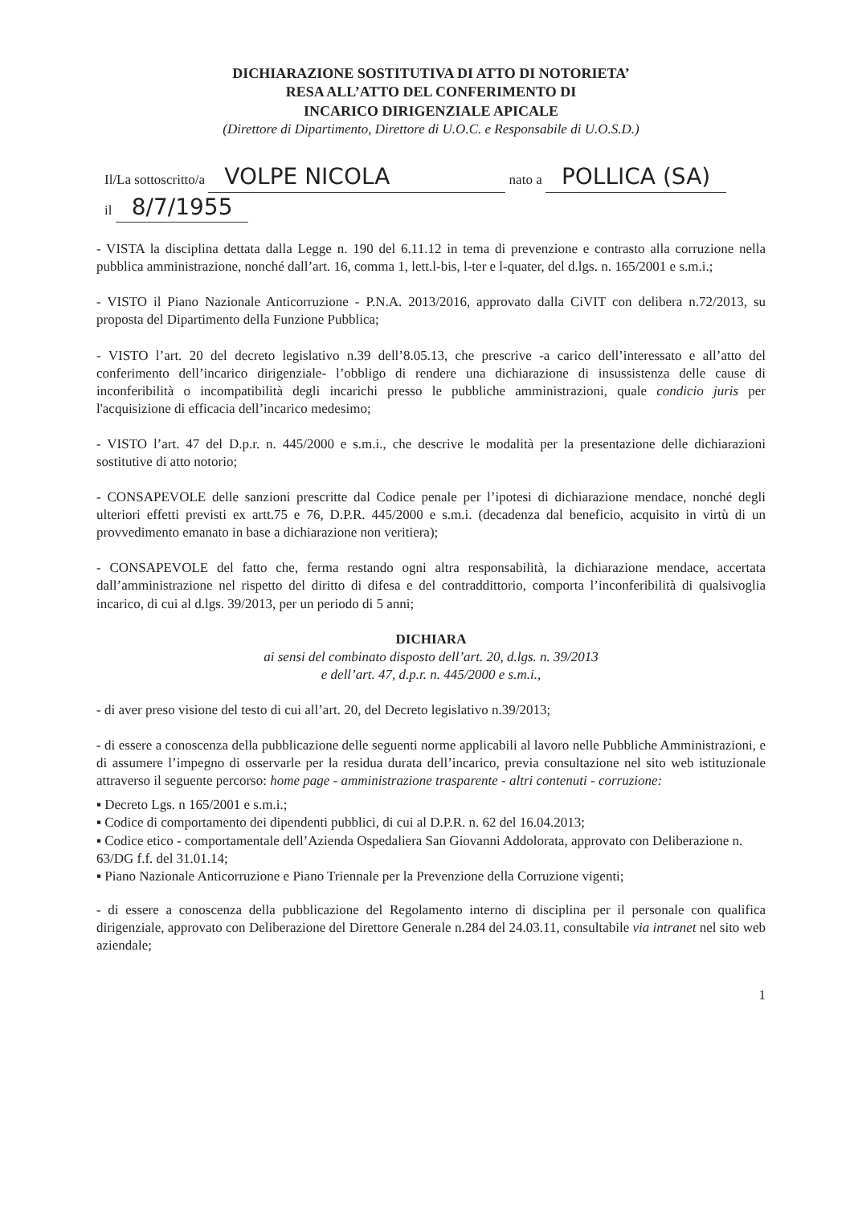DICHIARAZIONE SOSTITUTIVA DI ATTO DI NOTORIETA’
RESA ALL’ATTO DEL CONFERIMENTO DI
INCARICO DIRIGENZIALE APICALE
(Direttore di Dipartimento, Direttore di U.O.C. e Responsabile di U.O.S.D.)
Il/La sottoscritto/a VOLPE NICOLA nato a POLLICA (SA)
il 8/7/1955
- VISTA la disciplina dettata dalla Legge n. 190 del 6.11.12 in tema di prevenzione e contrasto alla corruzione nella pubblica amministrazione, nonché dall’art. 16, comma 1, lett.l-bis, l-ter e l-quater, del d.lgs. n. 165/2001 e s.m.i.;
- VISTO il Piano Nazionale Anticorruzione - P.N.A. 2013/2016, approvato dalla CiVIT con delibera n.72/2013, su proposta del Dipartimento della Funzione Pubblica;
- VISTO l’art. 20 del decreto legislativo n.39 dell’8.05.13, che prescrive -a carico dell’interessato e all’atto del conferimento dell’incarico dirigenziale- l’obbligo di rendere una dichiarazione di insussistenza delle cause di inconferibilità o incompatibilità degli incarichi presso le pubbliche amministrazioni, quale condicio juris per l'acquisizione di efficacia dell’incarico medesimo;
- VISTO l’art. 47 del D.p.r. n. 445/2000 e s.m.i., che descrive le modalità per la presentazione delle dichiarazioni sostitutive di atto notorio;
- CONSAPEVOLE delle sanzioni prescritte dal Codice penale per l’ipotesi di dichiarazione mendace, nonché degli ulteriori effetti previsti ex artt.75 e 76, D.P.R. 445/2000 e s.m.i. (decadenza dal beneficio, acquisito in virtù di un provvedimento emanato in base a dichiarazione non veritiera);
- CONSAPEVOLE del fatto che, ferma restando ogni altra responsabilità, la dichiarazione mendace, accertata dall’amministrazione nel rispetto del diritto di difesa e del contraddittorio, comporta l’inconferibilità di qualsivoglia incarico, di cui al d.lgs. 39/2013, per un periodo di 5 anni;
DICHIARA
ai sensi del combinato disposto dell’art. 20, d.lgs. n. 39/2013
e dell’art. 47, d.p.r. n. 445/2000 e s.m.i.,
- di aver preso visione del testo di cui all’art. 20, del Decreto legislativo n.39/2013;
- di essere a conoscenza della pubblicazione delle seguenti norme applicabili al lavoro nelle Pubbliche Amministrazioni, e di assumere l’impegno di osservarle per la residua durata dell’incarico, previa consultazione nel sito web istituzionale attraverso il seguente percorso: home page - amministrazione trasparente - altri contenuti - corruzione:
▪ Decreto Lgs. n 165/2001 e s.m.i.;
▪ Codice di comportamento dei dipendenti pubblici, di cui al D.P.R. n. 62 del 16.04.2013;
▪ Codice etico - comportamentale dell’Azienda Ospedaliera San Giovanni Addolorata, approvato con Deliberazione n. 63/DG f.f. del 31.01.14;
▪ Piano Nazionale Anticorruzione e Piano Triennale per la Prevenzione della Corruzione vigenti;
- di essere a conoscenza della pubblicazione del Regolamento interno di disciplina per il personale con qualifica dirigenziale, approvato con Deliberazione del Direttore Generale n.284 del 24.03.11, consultabile via intranet nel sito web aziendale;
1